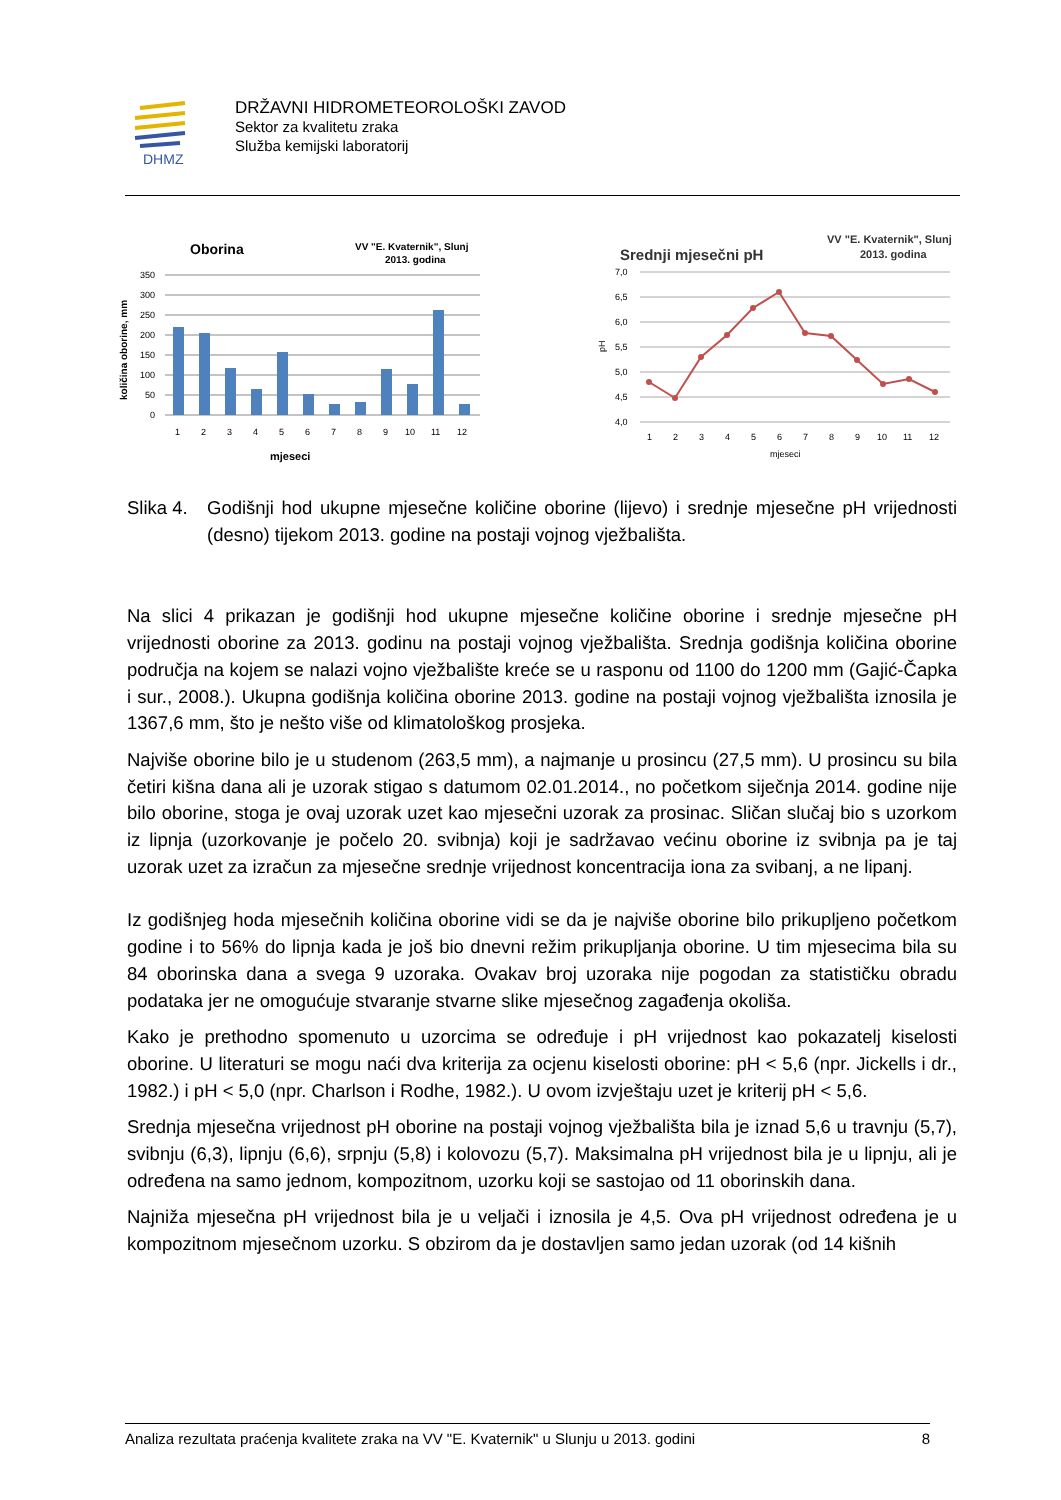DHMZ
DRŽAVNI HIDROMETEOROLOŠKI ZAVOD
Sektor za kvalitetu zraka
Služba kemijski laboratorij
Oborina
VV "E. Kvaternik", Slunj
2013. godina
350
300
250
200
150
100
50
0
1
2
3
4
5
6
7
8
9
10
11
12
mjeseci
količina oborine, mm
Srednji mjesečni pH
VV "E. Kvaternik", Slunj
2013. godina
7,0
6,5
6,0
5,5
5,0
4,5
4,0
1
2
3
4
5
6
7
8
9
10
11
12
mjeseci
pH
Slika 4.
Godišnji hod ukupne mjesečne količine oborine (lijevo) i srednje mjesečne pH vrijednosti (desno) tijekom 2013. godine na postaji vojnog vježbališta.
Na slici 4 prikazan je godišnji hod ukupne mjesečne količine oborine i srednje mjesečne pH vrijednosti oborine za 2013. godinu na postaji vojnog vježbališta. Srednja godišnja količina oborine područja na kojem se nalazi vojno vježbalište kreće se u rasponu od 1100 do 1200 mm (Gajić-Čapka i sur., 2008.). Ukupna godišnja količina oborine 2013. godine na postaji vojnog vježbališta iznosila je 1367,6 mm, što je nešto više od klimatološkog prosjeka.
Najviše oborine bilo je u studenom (263,5 mm), a najmanje u prosincu (27,5 mm). U prosincu su bila četiri kišna dana ali je uzorak stigao s datumom 02.01.2014., no početkom siječnja 2014. godine nije bilo oborine, stoga je ovaj uzorak uzet kao mjesečni uzorak za prosinac. Sličan slučaj bio s uzorkom iz lipnja (uzorkovanje je počelo 20. svibnja) koji je sadržavao većinu oborine iz svibnja pa je taj uzorak uzet za izračun za mjesečne srednje vrijednost koncentracija iona za svibanj, a ne lipanj.
Iz godišnjeg hoda mjesečnih količina oborine vidi se da je najviše oborine bilo prikupljeno početkom godine i to 56% do lipnja kada je još bio dnevni režim prikupljanja oborine. U tim mjesecima bila su 84 oborinska dana a svega 9 uzoraka. Ovakav broj uzoraka nije pogodan za statističku obradu podataka jer ne omogućuje stvaranje stvarne slike mjesečnog zagađenja okoliša.
Kako je prethodno spomenuto u uzorcima se određuje i pH vrijednost kao pokazatelj kiselosti oborine. U literaturi se mogu naći dva kriterija za ocjenu kiselosti oborine: pH < 5,6 (npr. Jickells i dr., 1982.) i pH < 5,0 (npr. Charlson i Rodhe, 1982.). U ovom izvještaju uzet je kriterij pH < 5,6.
Srednja mjesečna vrijednost pH oborine na postaji vojnog vježbališta bila je iznad 5,6 u travnju (5,7), svibnju (6,3), lipnju (6,6), srpnju (5,8) i kolovozu (5,7). Maksimalna pH vrijednost bila je u lipnju, ali je određena na samo jednom, kompozitnom, uzorku koji se sastojao od 11 oborinskih dana.
Najniža mjesečna pH vrijednost bila je u veljači i iznosila je 4,5. Ova pH vrijednost određena je u kompozitnom mjesečnom uzorku. S obzirom da je dostavljen samo jedan uzorak (od 14 kišnih
Analiza rezultata praćenja kvalitete zraka na VV "E. Kvaternik" u Slunju u 2013. godini 8